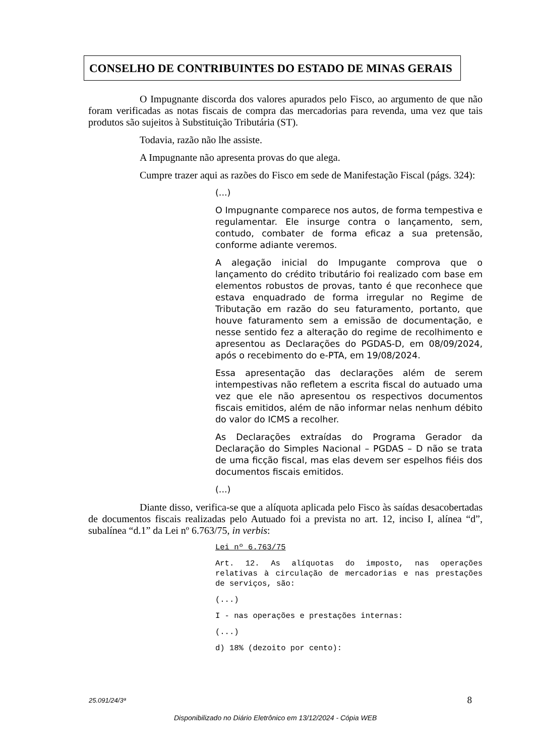CONSELHO DE CONTRIBUINTES DO ESTADO DE MINAS GERAIS
O Impugnante discorda dos valores apurados pelo Fisco, ao argumento de que não foram verificadas as notas fiscais de compra das mercadorias para revenda, uma vez que tais produtos são sujeitos à Substituição Tributária (ST).
Todavia, razão não lhe assiste.
A Impugnante não apresenta provas do que alega.
Cumpre trazer aqui as razões do Fisco em sede de Manifestação Fiscal (págs. 324):
(...)
O Impugnante comparece nos autos, de forma tempestiva e regulamentar. Ele insurge contra o lançamento, sem, contudo, combater de forma eficaz a sua pretensão, conforme adiante veremos.
A alegação inicial do Impugante comprova que o lançamento do crédito tributário foi realizado com base em elementos robustos de provas, tanto é que reconhece que estava enquadrado de forma irregular no Regime de Tributação em razão do seu faturamento, portanto, que houve faturamento sem a emissão de documentação, e nesse sentido fez a alteração do regime de recolhimento e apresentou as Declarações do PGDAS-D, em 08/09/2024, após o recebimento do e-PTA, em 19/08/2024.
Essa apresentação das declarações além de serem intempestivas não refletem a escrita fiscal do autuado uma vez que ele não apresentou os respectivos documentos fiscais emitidos, além de não informar nelas nenhum débito do valor do ICMS a recolher.
As Declarações extraídas do Programa Gerador da Declaração do Simples Nacional – PGDAS – D não se trata de uma ficção fiscal, mas elas devem ser espelhos fiéis dos documentos fiscais emitidos.
(...)
Diante disso, verifica-se que a alíquota aplicada pelo Fisco às saídas desacobertadas de documentos fiscais realizadas pelo Autuado foi a prevista no art. 12, inciso I, alínea “d”, subalínea “d.1” da Lei nº 6.763/75, in verbis:
Lei nº 6.763/75
Art. 12. As alíquotas do imposto, nas operações relativas à circulação de mercadorias e nas prestações de serviços, são:
(...)
I - nas operações e prestações internas:
(...)
d) 18% (dezoito por cento):
25.091/24/3ª 8
Disponibilizado no Diário Eletrônico em 13/12/2024 - Cópia WEB